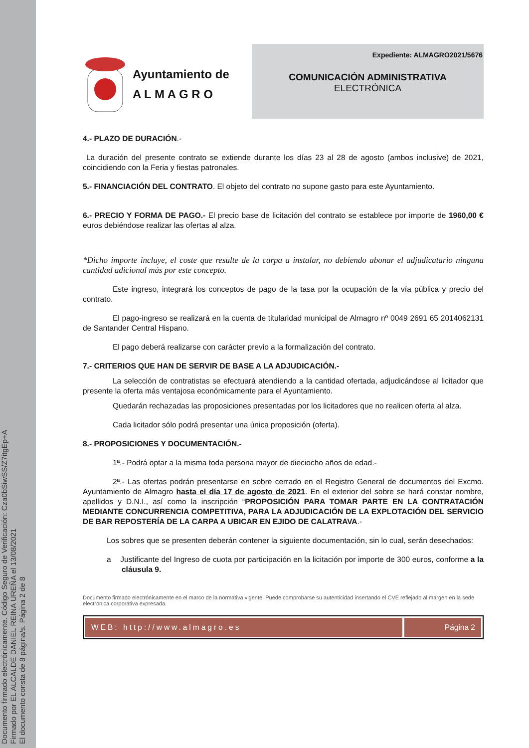Documento firmado electrónicamente. Código Seguro de Verificación: Cza0bSiwSS/Z7itgEp+A
Firmado por EL ALCALDE DANIEL REINA UREÑA el 13/08/2021
El documento consta de 8 página/s. Página 2 de 8
Ayuntamiento de
A L M A G R O
Expediente: ALMAGRO2021/5676
COMUNICACIÓN ADMINISTRATIVA
ELECTRÓNICA
4.- PLAZO DE DURACIÓN.-
La duración del presente contrato se extiende durante los días 23 al 28 de agosto (ambos inclusive) de 2021, coincidiendo con la Feria y fiestas patronales.
5.- FINANCIACIÓN DEL CONTRATO. El objeto del contrato no supone gasto para este Ayuntamiento.
6.- PRECIO Y FORMA DE PAGO.- El precio base de licitación del contrato se establece por importe de 1960,00 € euros debiéndose realizar las ofertas al alza.
*Dicho importe incluye, el coste que resulte de la carpa a instalar, no debiendo abonar el adjudicatario ninguna cantidad adicional más por este concepto.
Este ingreso, integrará los conceptos de pago de la tasa por la ocupación de la vía pública y precio del contrato.
El pago-ingreso se realizará en la cuenta de titularidad municipal de Almagro nº 0049 2691 65 2014062131 de Santander Central Hispano.
El pago deberá realizarse con carácter previo a la formalización del contrato.
7.- CRITERIOS QUE HAN DE SERVIR DE BASE A LA ADJUDICACIÓN.-
La selección de contratistas se efectuará atendiendo a la cantidad ofertada, adjudicándose al licitador que presente la oferta más ventajosa económicamente para el Ayuntamiento.
Quedarán rechazadas las proposiciones presentadas por los licitadores que no realicen oferta al alza.
Cada licitador sólo podrá presentar una única proposición (oferta).
8.- PROPOSICIONES Y DOCUMENTACIÓN.-
1ª.- Podrá optar a la misma toda persona mayor de dieciocho años de edad.-
2ª.- Las ofertas podrán presentarse en sobre cerrado en el Registro General de documentos del Excmo. Ayuntamiento de Almagro hasta el día 17 de agosto de 2021. En el exterior del sobre se hará constar nombre, apellidos y D.N.I., así como la inscripción “PROPOSICIÓN PARA TOMAR PARTE EN LA CONTRATACIÓN MEDIANTE CONCURRENCIA COMPETITIVA, PARA LA ADJUDICACIÓN DE LA EXPLOTACIÓN DEL SERVICIO DE BAR REPOSTERÍA DE LA CARPA A UBICAR EN EJIDO DE CALATRAVA.-
Los sobres que se presenten deberán contener la siguiente documentación, sin lo cual, serán desechados:
a Justificante del Ingreso de cuota por participación en la licitación por importe de 300 euros, conforme a la cláusula 9.
Documento firmado electrónicamente en el marco de la normativa vigente. Puede comprobarse su autenticidad insertando el CVE reflejado al margen en la sede electrónica corporativa expresada.
WEB: http://www.almagro.es Página 2